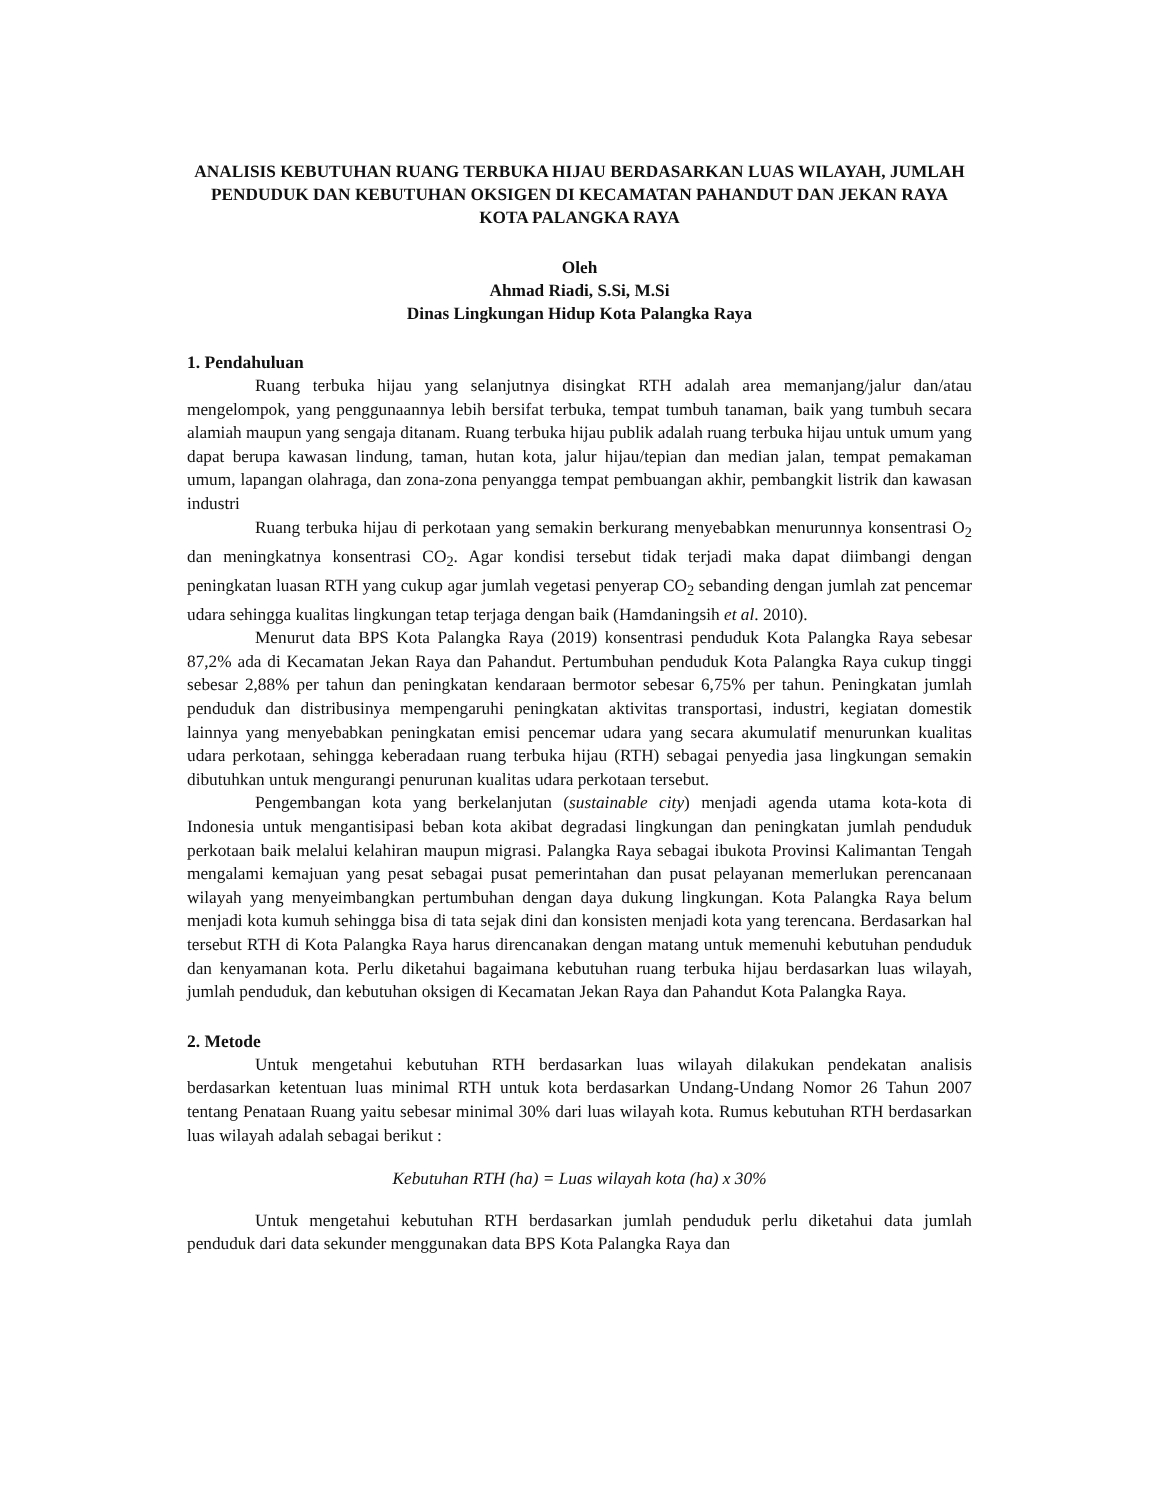ANALISIS KEBUTUHAN RUANG TERBUKA HIJAU BERDASARKAN LUAS WILAYAH, JUMLAH PENDUDUK DAN KEBUTUHAN OKSIGEN DI KECAMATAN PAHANDUT DAN JEKAN RAYA KOTA PALANGKA RAYA
Oleh
Ahmad Riadi, S.Si, M.Si
Dinas Lingkungan Hidup Kota Palangka Raya
1. Pendahuluan
Ruang terbuka hijau yang selanjutnya disingkat RTH adalah area memanjang/jalur dan/atau mengelompok, yang penggunaannya lebih bersifat terbuka, tempat tumbuh tanaman, baik yang tumbuh secara alamiah maupun yang sengaja ditanam. Ruang terbuka hijau publik adalah ruang terbuka hijau untuk umum yang dapat berupa kawasan lindung, taman, hutan kota, jalur hijau/tepian dan median jalan, tempat pemakaman umum, lapangan olahraga, dan zona-zona penyangga tempat pembuangan akhir, pembangkit listrik dan kawasan industri
Ruang terbuka hijau di perkotaan yang semakin berkurang menyebabkan menurunnya konsentrasi O<sub>2</sub> dan meningkatnya konsentrasi CO<sub>2</sub>. Agar kondisi tersebut tidak terjadi maka dapat diimbangi dengan peningkatan luasan RTH yang cukup agar jumlah vegetasi penyerap CO<sub>2</sub> sebanding dengan jumlah zat pencemar udara sehingga kualitas lingkungan tetap terjaga dengan baik (Hamdaningsih et al. 2010).
Menurut data BPS Kota Palangka Raya (2019) konsentrasi penduduk Kota Palangka Raya sebesar 87,2% ada di Kecamatan Jekan Raya dan Pahandut. Pertumbuhan penduduk Kota Palangka Raya cukup tinggi sebesar 2,88% per tahun dan peningkatan kendaraan bermotor sebesar 6,75% per tahun. Peningkatan jumlah penduduk dan distribusinya mempengaruhi peningkatan aktivitas transportasi, industri, kegiatan domestik lainnya yang menyebabkan peningkatan emisi pencemar udara yang secara akumulatif menurunkan kualitas udara perkotaan, sehingga keberadaan ruang terbuka hijau (RTH) sebagai penyedia jasa lingkungan semakin dibutuhkan untuk mengurangi penurunan kualitas udara perkotaan tersebut.
Pengembangan kota yang berkelanjutan (sustainable city) menjadi agenda utama kota-kota di Indonesia untuk mengantisipasi beban kota akibat degradasi lingkungan dan peningkatan jumlah penduduk perkotaan baik melalui kelahiran maupun migrasi. Palangka Raya sebagai ibukota Provinsi Kalimantan Tengah mengalami kemajuan yang pesat sebagai pusat pemerintahan dan pusat pelayanan memerlukan perencanaan wilayah yang menyeimbangkan pertumbuhan dengan daya dukung lingkungan. Kota Palangka Raya belum menjadi kota kumuh sehingga bisa di tata sejak dini dan konsisten menjadi kota yang terencana. Berdasarkan hal tersebut RTH di Kota Palangka Raya harus direncanakan dengan matang untuk memenuhi kebutuhan penduduk dan kenyamanan kota. Perlu diketahui bagaimana kebutuhan ruang terbuka hijau berdasarkan luas wilayah, jumlah penduduk, dan kebutuhan oksigen di Kecamatan Jekan Raya dan Pahandut Kota Palangka Raya.
2. Metode
Untuk mengetahui kebutuhan RTH berdasarkan luas wilayah dilakukan pendekatan analisis berdasarkan ketentuan luas minimal RTH untuk kota berdasarkan Undang-Undang Nomor 26 Tahun 2007 tentang Penataan Ruang yaitu sebesar minimal 30% dari luas wilayah kota. Rumus kebutuhan RTH berdasarkan luas wilayah adalah sebagai berikut :
Kebutuhan RTH (ha) = Luas wilayah kota (ha) x 30%
Untuk mengetahui kebutuhan RTH berdasarkan jumlah penduduk perlu diketahui data jumlah penduduk dari data sekunder menggunakan data BPS Kota Palangka Raya dan